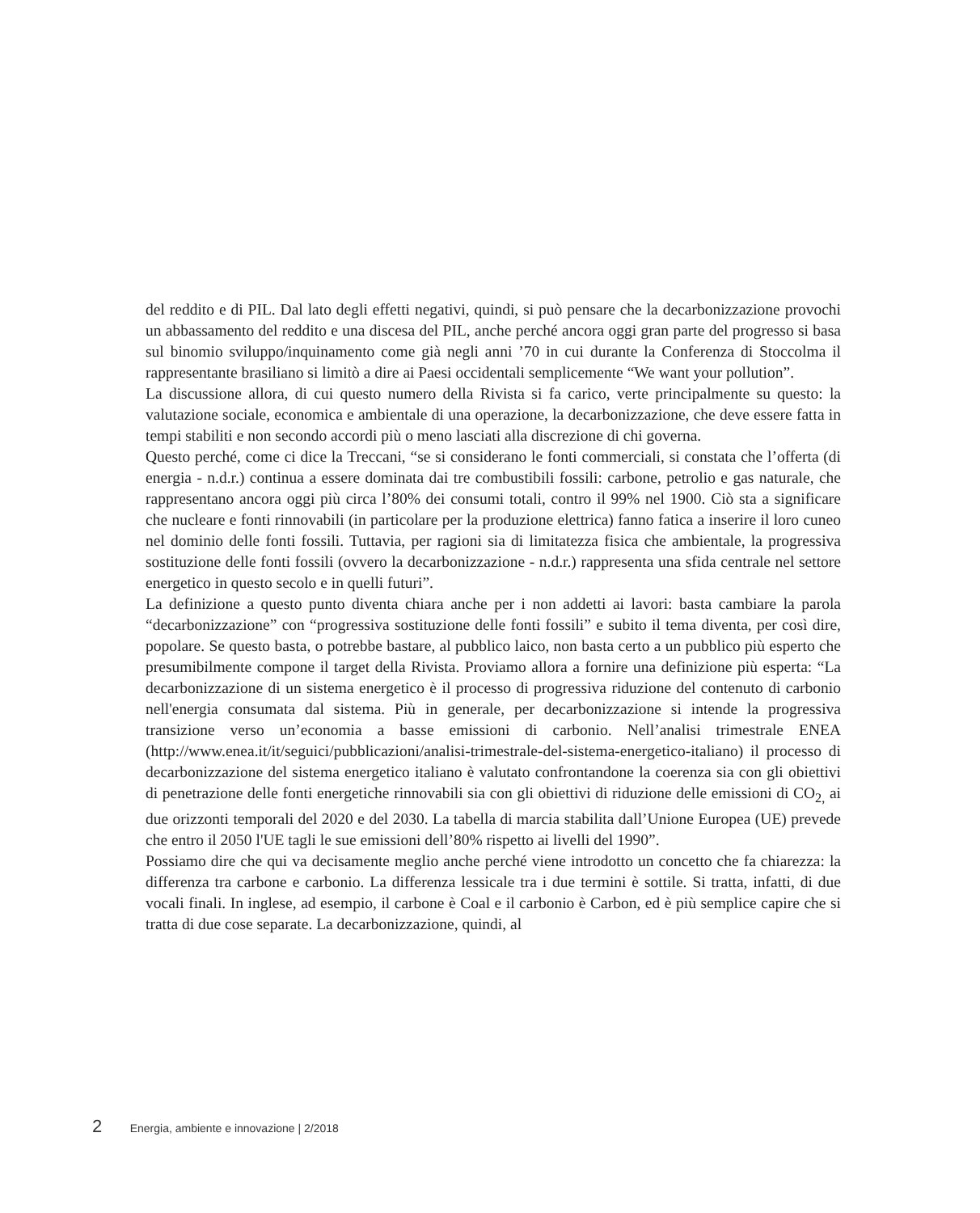del reddito e di PIL. Dal lato degli effetti negativi, quindi, si può pensare che la decarbonizzazione provochi un abbassamento del reddito e una discesa del PIL, anche perché ancora oggi gran parte del progresso si basa sul binomio sviluppo/inquinamento come già negli anni ’70 in cui durante la Conferenza di Stoccolma il rappresentante brasiliano si limitò a dire ai Paesi occidentali semplicemente “We want your pollution”.
La discussione allora, di cui questo numero della Rivista si fa carico, verte principalmente su questo: la valutazione sociale, economica e ambientale di una operazione, la decarbonizzazione, che deve essere fatta in tempi stabiliti e non secondo accordi più o meno lasciati alla discrezione di chi governa.
Questo perché, come ci dice la Treccani, “se si considerano le fonti commerciali, si constata che l’offerta (di energia - n.d.r.) continua a essere dominata dai tre combustibili fossili: carbone, petrolio e gas naturale, che rappresentano ancora oggi più circa l’80% dei consumi totali, contro il 99% nel 1900. Ciò sta a significare che nucleare e fonti rinnovabili (in particolare per la produzione elettrica) fanno fatica a inserire il loro cuneo nel dominio delle fonti fossili. Tuttavia, per ragioni sia di limitatezza fisica che ambientale, la progressiva sostituzione delle fonti fossili (ovvero la decarbonizzazione - n.d.r.) rappresenta una sfida centrale nel settore energetico in questo secolo e in quelli futuri”.
La definizione a questo punto diventa chiara anche per i non addetti ai lavori: basta cambiare la parola “decarbonizzazione” con “progressiva sostituzione delle fonti fossili” e subito il tema diventa, per così dire, popolare. Se questo basta, o potrebbe bastare, al pubblico laico, non basta certo a un pubblico più esperto che presumibilmente compone il target della Rivista. Proviamo allora a fornire una definizione più esperta: “La decarbonizzazione di un sistema energetico è il processo di progressiva riduzione del contenuto di carbonio nell'energia consumata dal sistema. Più in generale, per decarbonizzazione si intende la progressiva transizione verso un’economia a basse emissioni di carbonio. Nell’analisi trimestrale ENEA (http://www.enea.it/it/seguici/pubblicazioni/analisi-trimestrale-del-sistema-energetico-italiano) il processo di decarbonizzazione del sistema energetico italiano è valutato confrontandone la coerenza sia con gli obiettivi di penetrazione delle fonti energetiche rinnovabili sia con gli obiettivi di riduzione delle emissioni di CO<sub>2,</sub> ai due orizzonti temporali del 2020 e del 2030. La tabella di marcia stabilita dall’Unione Europea (UE) prevede che entro il 2050 l'UE tagli le sue emissioni dell’80% rispetto ai livelli del 1990”.
Possiamo dire che qui va decisamente meglio anche perché viene introdotto un concetto che fa chiarezza: la differenza tra carbone e carbonio. La differenza lessicale tra i due termini è sottile. Si tratta, infatti, di due vocali finali. In inglese, ad esempio, il carbone è Coal e il carbonio è Carbon, ed è più semplice capire che si tratta di due cose separate. La decarbonizzazione, quindi, al
2 Energia, ambiente e innovazione | 2/2018